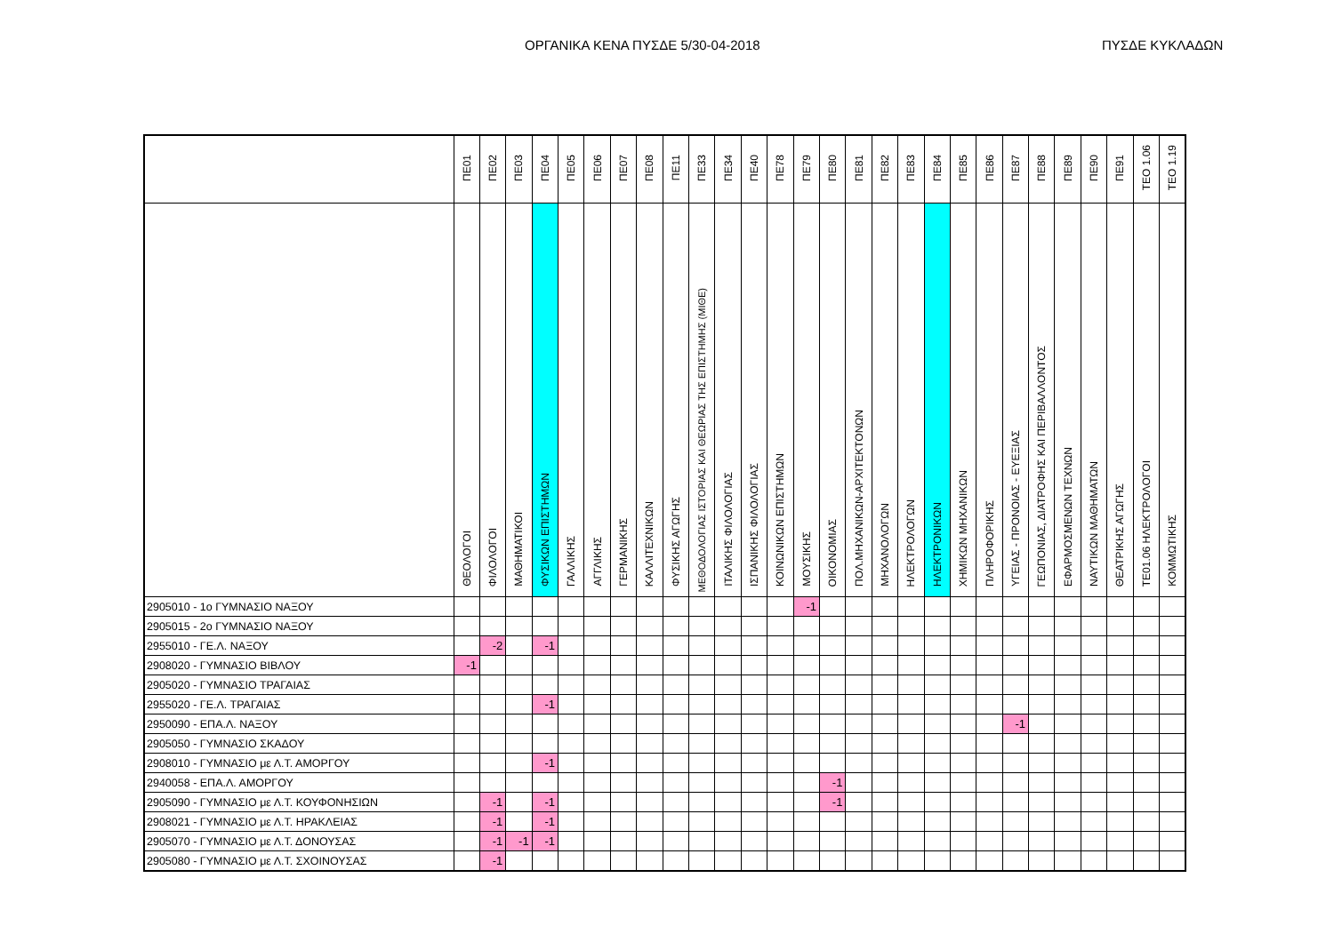ΟΡΓΑΝΙΚΑ ΚΕΝΑ ΠΥΣΔΕ 5/30-04-2018 ΠΥΣΔΕ ΚΥΚΛΑΔΩΝ
| | ΠΕ01 | ΠΕ02 | ΠΕ03 | ΠΕ04 | ΠΕ05 | ΠΕ06 | ΠΕ07 | ΠΕ08 | ΠΕ11 | ΠΕ33 | ΠΕ34 | ΠΕ40 | ΠΕ78 | ΠΕ79 | ΠΕ80 | ΠΕ81 | ΠΕ82 | ΠΕ83 | ΠΕ84 | ΠΕ85 | ΠΕ86 | ΠΕ87 | ΠΕ88 | ΠΕ89 | ΠΕ90 | ΠΕ91 | ΤΕΟ 1.06 | ΤΕΟ 1.19 |
| --- | --- | --- | --- | --- | --- | --- | --- | --- | --- | --- | --- | --- | --- | --- | --- | --- | --- | --- | --- | --- | --- | --- | --- | --- | --- | --- | --- | --- |
| | ΘΕΟΛΟΓΟΙ | ΦΙΛΟΛΟΓΟΙ | ΜΑΘΗΜΑΤΙΚΟΙ | ΦΥΣΙΚΩΝ ΕΠΙΣΤΗΜΩΝ | ΓΑΛΛΙΚΗΣ | ΑΓΓΛΙΚΗΣ | ΓΕΡΜΑΝΙΚΗΣ | ΚΑΛΛΙΤΕΧΝΙΚΩΝ | ΦΥΣΙΚΗΣ ΑΓΩΓΗΣ | ΜΕΘΟΔΟΛΟΓΙΑΣ ΙΣΤΟΡΙΑΣ ΚΑΙ ΘΕΩΡΙΑΣ ΤΗΣ ΕΠΙΣΤΗΜΗΣ (ΜΙΘΕ) | ΙΤΑΛΙΚΗΣ ΦΙΛΟΛΟΓΙΑΣ | ΙΣΠΑΝΙΚΗΣ ΦΙΛΟΛΟΓΙΑΣ | ΚΟΙΝΩΝΙΚΩΝ ΕΠΙΣΤΗΜΩΝ | ΜΟΥΣΙΚΗΣ | ΟΙΚΟΝΟΜΙΑΣ | ΠΟΛ.ΜΗΧΑΝΙΚΩΝ-ΑΡΧΙΤΕΚΤΟΝΩΝ | ΜΗΧΑΝΟΛΟΓΩΝ | ΗΛΕΚΤΡΟΛΟΓΩΝ | ΗΛΕΚΤΡΟΝΙΚΩΝ | ΧΗΜΙΚΩΝ ΜΗΧΑΝΙΚΩΝ | ΠΛΗΡΟΦΟΡΙΚΗΣ | ΥΓΕΙΑΣ - ΠΡΟΝΟΙΑΣ - ΕΥΕΞΙΑΣ | ΓΕΩΠΟΝΙΑΣ, ΔΙΑΤΡΟΦΗΣ ΚΑΙ ΠΕΡΙΒΑΛΛΟΝΤΟΣ | ΕΦΑΡΜΟΣΜΕΝΩΝ ΤΕΧΝΩΝ | ΝΑΥΤΙΚΩΝ ΜΑΘΗΜΑΤΩΝ | ΘΕΑΤΡΙΚΗΣ ΑΓΩΓΗΣ | ΤΕ01.06 ΗΛΕΚΤΡΟΛΟΓΟΙ | ΚΟΜΜΩΤΙΚΗΣ |
| 2905010 - 1ο ΓΥΜΝΑΣΙΟ ΝΑΞΟΥ | | | | | | | | | | | | | | -1 | | | | | | | | | | | | | | |
| 2905015 - 2ο ΓΥΜΝΑΣΙΟ ΝΑΞΟΥ | | | | | | | | | | | | | | | | | | | | | | | | | | | | |
| 2955010 - ΓΕ.Λ. ΝΑΞΟΥ | | -2 | | -1 | | | | | | | | | | | | | | | | | | | | | | | | |
| 2908020 - ΓΥΜΝΑΣΙΟ ΒΙΒΛΟΥ | -1 | | | | | | | | | | | | | | | | | | | | | | | | | | | |
| 2905020 - ΓΥΜΝΑΣΙΟ ΤΡΑΓΑΙΑΣ | | | | | | | | | | | | | | | | | | | | | | | | | | | | |
| 2955020 - ΓΕ.Λ. ΤΡΑΓΑΙΑΣ | | | | -1 | | | | | | | | | | | | | | | | | | | | | | | | |
| 2950090 - ΕΠΑ.Λ. ΝΑΞΟΥ | | | | | | | | | | | | | | | | | | | | | | -1 | | | | | | |
| 2905050 - ΓΥΜΝΑΣΙΟ ΣΚΑΔΟΥ | | | | | | | | | | | | | | | | | | | | | | | | | | | | |
| 2908010 - ΓΥΜΝΑΣΙΟ με Λ.Τ. ΑΜΟΡΓΟΥ | | | | -1 | | | | | | | | | | | | | | | | | | | | | | | | |
| 2940058 - ΕΠΑ.Λ. ΑΜΟΡΓΟΥ | | | | | | | | | | | | | | | -1 | | | | | | | | | | | | | |
| 2905090 - ΓΥΜΝΑΣΙΟ με Λ.Τ. ΚΟΥΦΟΝΗΣΙΩΝ | | -1 | | -1 | | | | | | | | | | | -1 | | | | | | | | | | | | | |
| 2908021 - ΓΥΜΝΑΣΙΟ με Λ.Τ. ΗΡΑΚΛΕΙΑΣ | | -1 | | -1 | | | | | | | | | | | | | | | | | | | | | | | | |
| 2905070 - ΓΥΜΝΑΣΙΟ με Λ.Τ. ΔΟΝΟΥΣΑΣ | | -1 | -1 | -1 | | | | | | | | | | | | | | | | | | | | | | | | |
| 2905080 - ΓΥΜΝΑΣΙΟ με Λ.Τ. ΣΧΟΙΝΟΥΣΑΣ | | -1 | | | | | | | | | | | | | | | | | | | | | | | | | | |